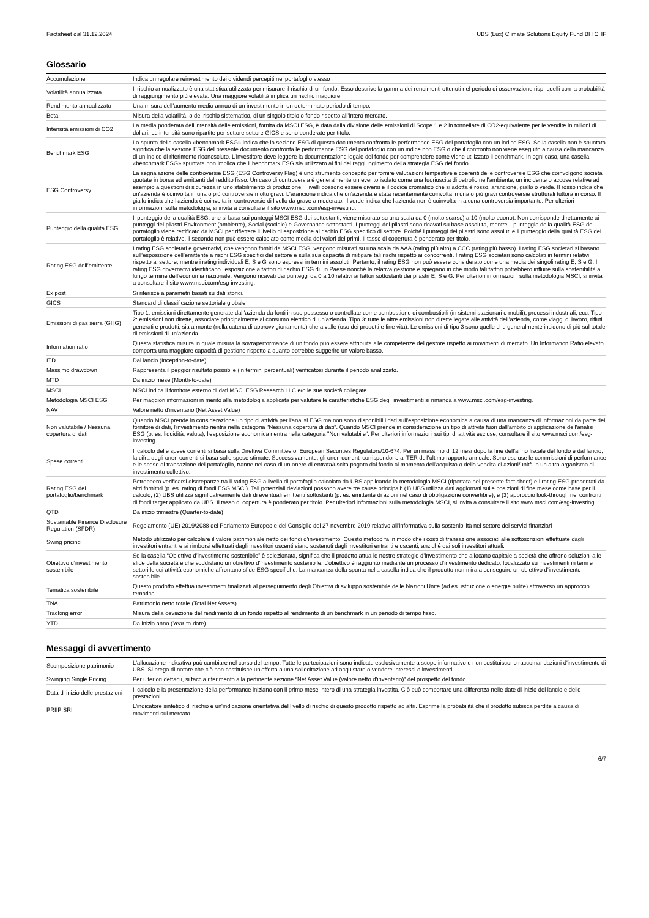Factsheet dal 31.12.2024 UBS (Lux) Climate Solutions Equity Fund BH CHF
Glossario
| Accumulazione | Indica un regolare reinvestimento dei dividendi percepiti nel portafoglio stesso |
| Volatilità annualizzata | Il rischio annualizzato è una statistica utilizzata per misurare il rischio di un fondo. Esso descrive la gamma dei rendimenti ottenuti nel periodo di osservazione risp. quelli con la probabilità di raggiungimento più elevata. Una maggiore volatilità implica un rischio maggiore. |
| Rendimento annualizzato | Una misura dell’aumento medio annuo di un investimento in un determinato periodo di tempo. |
| Beta | Misura della volatilità, o del rischio sistematico, di un singolo titolo o fondo rispetto all’intero mercato. |
| Intensità emissioni di CO2 | La media ponderata dell'intensità delle emissioni, fornita da MSCI ESG, è data dalla divisione delle emissioni di Scope 1 e 2 in tonnellate di CO2-equivalente per le vendite in milioni di dollari. Le intensità sono ripartite per settore settore GICS e sono ponderate per titolo. |
| Benchmark ESG | La spunta della casella «benchmark ESG» indica che la sezione ESG di questo documento confronta le performance ESG del portafoglio con un indice ESG. Se la casella non è spuntata significa che la sezione ESG del presente documento confronta le performance ESG del portafoglio con un indice non ESG o che il confronto non viene eseguito a causa della mancanza di un indice di riferimento riconosciuto. L’investitore deve leggere la documentazione legale del fondo per comprendere come viene utilizzato il benchmark. In ogni caso, una casella «benchmark ESG» spuntata non implica che il benchmark ESG sia utilizzato ai fini del raggiungimento della strategia ESG del fondo. |
| ESG Controversy | La segnalazione delle controversie ESG (ESG Controversy Flag) è uno strumento concepito per fornire valutazioni tempestive e coerenti delle controversie ESG che coinvolgono società quotate in borsa ed emittenti del reddito fisso. Un caso di controversia è generalmente un evento isolato come una fuoriuscita di petrolio nell’ambiente, un incidente o accuse relative ad esempio a questioni di sicurezza in uno stabilimento di produzione. I livelli possono essere diversi e il codice cromatico che si adotta è rosso, arancione, giallo o verde. Il rosso indica che un'azienda è coinvolta in una o più controversie molto gravi. L'arancione indica che un'azienda è stata recentemente coinvolta in una o più gravi controversie strutturali tuttora in corso. Il giallo indica che l'azienda è coinvolta in controversie di livello da grave a moderato. Il verde indica che l'azienda non è coinvolta in alcuna controversia importante. Per ulteriori informazioni sulla metodologia, si invita a consultare il sito www.msci.com/esg-investing. |
| Punteggio della qualità ESG | Il punteggio della qualità ESG, che si basa sui punteggi MSCI ESG dei sottostanti, viene misurato su una scala da 0 (molto scarso) a 10 (molto buono). Non corrisponde direttamente ai punteggi dei pilastri Environment (ambiente), Social (sociale) e Governance sottostanti. I punteggi dei pilastri sono ricavati su base assoluta, mentre il punteggio della qualità ESG del portafoglio viene rettificato da MSCI per riflettere il livello di esposizione al rischio ESG specifico di settore. Poiché i punteggi dei pilastri sono assoluti e il punteggio della qualità ESG del portafoglio è relativo, il secondo non può essere calcolato come media dei valori dei primi. Il tasso di copertura è ponderato per titolo. |
| Rating ESG dell’emittente | I rating ESG societari e governativi, che vengono forniti da MSCI ESG, vengono misurati su una scala da AAA (rating più alto) a CCC (rating più basso). I rating ESG societari si basano sull’esposizione dell’emittente a rischi ESG specifici del settore e sulla sua capacità di mitigare tali rischi rispetto ai concorrenti. I rating ESG societari sono calcolati in termini relativi rispetto al settore, mentre i rating individuali E, S e G sono espressi in termini assoluti. Pertanto, il rating ESG non può essere considerato come una media dei singoli rating E, S e G. I rating ESG governativi identificano l’esposizione a fattori di rischio ESG di un Paese nonché la relativa gestione e spiegano in che modo tali fattori potrebbero influire sulla sostenibilità a lungo termine dell’economia nazionale. Vengono ricavati dai punteggi da 0 a 10 relativi ai fattori sottostanti dei pilastri E, S e G. Per ulteriori informazioni sulla metodologia MSCI, si invita a consultare il sito www.msci.com/esg-investing. |
| Ex post | Si riferisce a parametri basati su dati storici. |
| GICS | Standard di classificazione settoriale globale |
| Emissioni di gas serra (GHG) | Tipo 1: emissioni direttamente generate dall’azienda da fonti in suo possesso o controllate come combustione di combustibili (in sistemi stazionari o mobili), processi industriali, ecc. Tipo 2: emissioni non dirette, associate principalmente al consumo elettrico di un’azienda. Tipo 3: tutte le altre emissioni non dirette legate alle attività dell’azienda, come viaggi di lavoro, rifiuti generati e prodotti, sia a monte (nella catena di approvvigionamento) che a valle (uso dei prodotti e fine vita). Le emissioni di tipo 3 sono quelle che generalmente incidono di più sul totale di emissioni di un’azienda. |
| Information ratio | Questa statistica misura in quale misura la sovraperformance di un fondo può essere attribuita alle competenze del gestore rispetto ai movimenti di mercato. Un Information Ratio elevato comporta una maggiore capacità di gestione rispetto a quanto potrebbe suggerire un valore basso. |
| ITD | Dal lancio (Inception-to-date) |
| Massimo drawdown | Rappresenta il peggior risultato possibile (in termini percentuali) verificatosi durante il periodo analizzato. |
| MTD | Da inizio mese (Month-to-date) |
| MSCI | MSCI indica il fornitore esterno di dati MSCI ESG Research LLC e/o le sue società collegate. |
| Metodologia MSCI ESG | Per maggiori informazioni in merito alla metodologia applicata per valutare le caratteristiche ESG degli investimenti si rimanda a www.msci.com/esg-investing. |
| NAV | Valore netto d’inventario (Net Asset Value) |
| Non valutabile / Nessuna copertura di dati | Quando MSCI prende in considerazione un tipo di attività per l'analisi ESG ma non sono disponibili i dati sull'esposizione economica a causa di una mancanza di informazioni da parte del fornitore di dati, l'investimento rientra nella categoria "Nessuna copertura di dati". Quando MSCI prende in considerazione un tipo di attività fuori dall'ambito di applicazione dell'analisi ESG (p. es. liquidità, valuta), l'esposizione economica rientra nella categoria "Non valutabile". Per ulteriori informazioni sui tipi di attività escluse, consultare il sito www.msci.com/esg-investing. |
| Spese correnti | Il calcolo delle spese correnti si basa sulla Direttiva Committee of European Securities Regulators/10-674. Per un massimo di 12 mesi dopo la fine dell'anno fiscale del fondo e dal lancio, la cifra degli oneri correnti si basa sulle spese stimate. Successivamente, gli oneri correnti corrispondono al TER dell'ultimo rapporto annuale. Sono escluse le commissioni di performance e le spese di transazione del portafoglio, tranne nel caso di un onere di entrata/uscita pagato dal fondo al momento dell'acquisto o della vendita di azioni/unità in un altro organismo di investimento collettivo. |
| Rating ESG del portafoglio/benchmark | Potrebbero verificarsi discrepanze tra il rating ESG a livello di portafoglio calcolato da UBS applicando la metodologia MSCI (riportata nel presente fact sheet) e i rating ESG presentati da altri fornitori (p. es. rating di fondi ESG MSCI). Tali potenziali deviazioni possono avere tre cause principali: (1) UBS utilizza dati aggiornati sulle posizioni di fine mese come base per il calcolo, (2) UBS utilizza significativamente dati di eventuali emittenti sottostanti (p. es. emittente di azioni nel caso di obbligazione convertibile), e (3) approccio look-through nei confronti di fondi target applicato da UBS. Il tasso di copertura è ponderato per titolo. Per ulteriori informazioni sulla metodologia MSCI, si invita a consultare il sito www.msci.com/esg-investing. |
| QTD | Da inizio trimestre (Quarter-to-date) |
| Sustainable Finance Disclosure Regulation (SFDR) | Regolamento (UE) 2019/2088 del Parlamento Europeo e del Consiglio del 27 novembre 2019 relativo all’informativa sulla sostenibilità nel settore dei servizi finanziari |
| Swing pricing | Metodo utilizzato per calcolare il valore patrimoniale netto dei fondi d’investimento. Questo metodo fa in modo che i costi di transazione associati alle sottoscrizioni effettuate dagli investitori entranti e ai rimborsi effettuati dagli investitori uscenti siano sostenuti dagli investitori entranti e uscenti, anziché dai soli investitori attuali. |
| Obiettivo d’investimento sostenibile | Se la casella “Obiettivo d’investimento sostenibile” è selezionata, significa che il prodotto attua le nostre strategie d’investimento che allocano capitale a società che offrono soluzioni alle sfide della società e che soddisfano un obiettivo d’investimento sostenibile. L’obiettivo è raggiunto mediante un processo d’investimento dedicato, focalizzato su investimenti in temi e settori le cui attività economiche affrontano sfide ESG specifiche. La mancanza della spunta nella casella indica che il prodotto non mira a conseguire un obiettivo d’investimento sostenibile. |
| Tematica sostenibile | Questo prodotto effettua investimenti finalizzati al perseguimento degli Obiettivi di sviluppo sostenibile delle Nazioni Unite (ad es. istruzione o energie pulite) attraverso un approccio tematico. |
| TNA | Patrimonio netto totale (Total Net Assets) |
| Tracking error | Misura della deviazione del rendimento di un fondo rispetto al rendimento di un benchmark in un periodo di tempo fisso. |
| YTD | Da inizio anno (Year-to-date) |
Messaggi di avvertimento
| Scomposizione patrimonio | L'allocazione indicativa può cambiare nel corso del tempo. Tutte le partecipazioni sono indicate esclusivamente a scopo informativo e non costituiscono raccomandazioni d'investimento di UBS. Si prega di notare che ciò non costituisce un'offerta o una sollecitazione ad acquistare o vendere interessi o investimenti. |
| Swinging Single Pricing | Per ulteriori dettagli, si faccia riferimento alla pertinente sezione “Net Asset Value (valore netto d’inventario)” del prospetto del fondo |
| Data di inizio delle prestazioni | Il calcolo e la presentazione della performance iniziano con il primo mese intero di una strategia investita. Ciò può comportare una differenza nelle date di inizio del lancio e delle prestazioni. |
| PRIIP SRI | L'indicatore sintetico di rischio è un'indicazione orientativa del livello di rischio di questo prodotto rispetto ad altri. Esprime la probabilità che il prodotto subisca perdite a causa di movimenti sul mercato. |
6/7